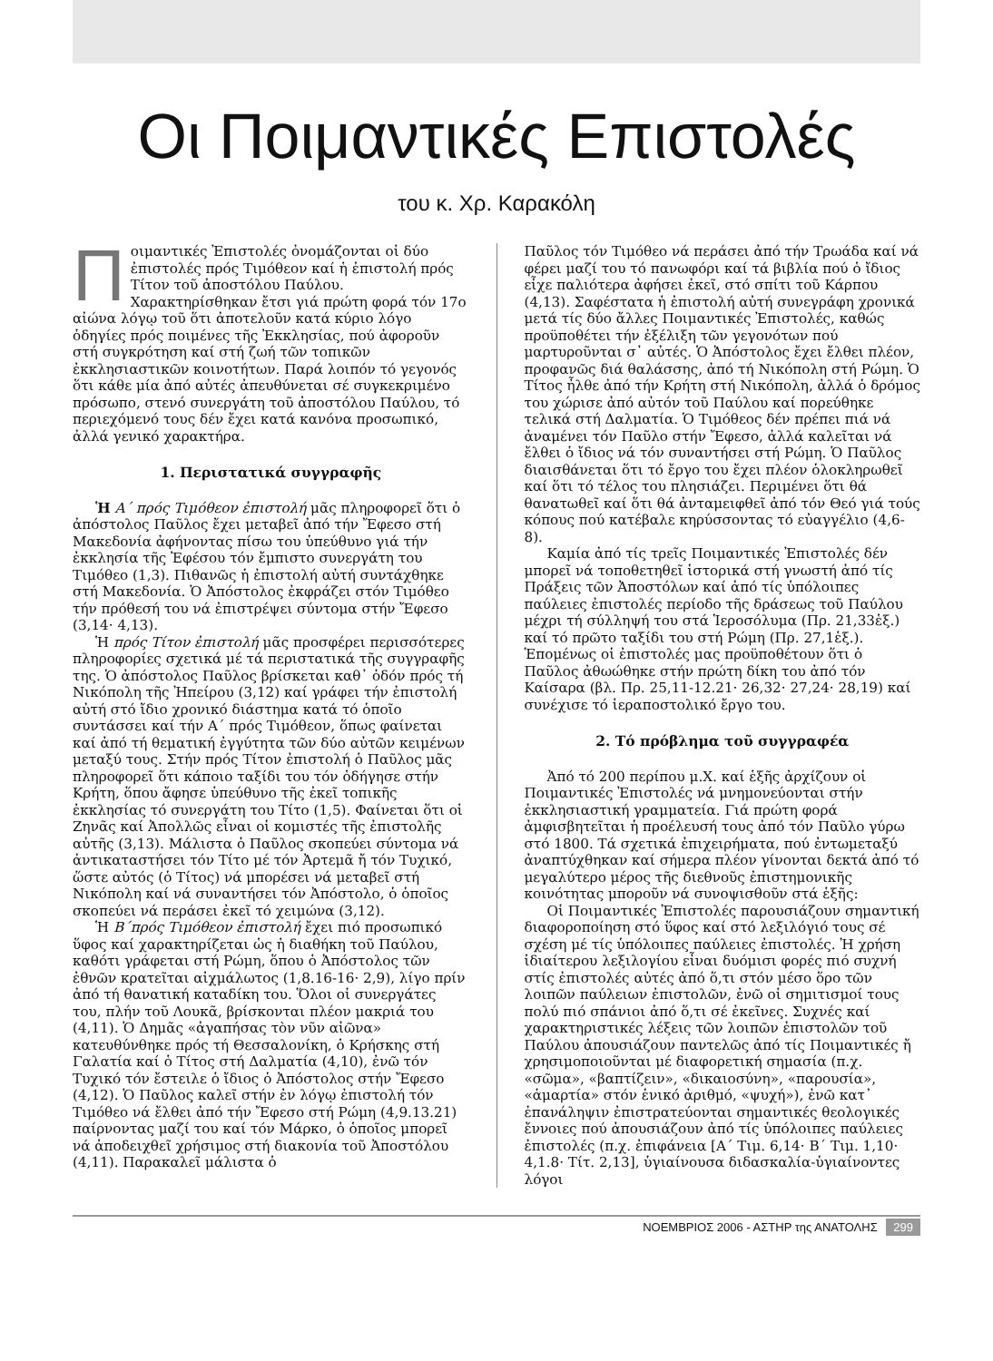Οι Ποιμαντικές Επιστολές
του κ. Χρ. Καρακόλη
Ποιμαντικές Ἐπιστολές ὀνομάζονται οἱ δύο ἐπιστολές πρός Τιμόθεον καί ἡ ἐπιστολή πρός Τίτον τοῦ ἀποστόλου Παύλου. Χαρακτηρίσθηκαν ἔτσι γιά πρώτη φορά τόν 17ο αἰώνα λόγῳ τοῦ ὅτι ἀποτελοῦν κατά κύριο λόγο ὁδηγίες πρός ποιμένες τῆς Ἐκκλησίας, πού ἀφοροῦν στή συγκρότηση καί στή ζωή τῶν τοπικῶν ἐκκλησιαστικῶν κοινοτήτων. Παρά λοιπόν τό γεγονός ὅτι κάθε μία ἀπό αὐτές ἀπευθύνεται σέ συγκεκριμένο πρόσωπο, στενό συνεργάτη τοῦ ἀποστόλου Παύλου, τό περιεχόμενό τους δέν ἔχει κατά κανόνα προσωπικό, ἀλλά γενικό χαρακτήρα.
1. Περιστατικά συγγραφῆς
Ἡ Α΄ πρός Τιμόθεον ἐπιστολή μᾶς πληροφορεῖ ὅτι ὁ ἀπόστολος Παῦλος ἔχει μεταβεῖ ἀπό τήν Ἔφεσο στή Μακεδονία ἀφήνοντας πίσω του ὑπεύθυνο γιά τήν ἐκκλησία τῆς Ἐφέσου τόν ἔμπιστο συνεργάτη του Τιμόθεο (1,3). Πιθανῶς ἡ ἐπιστολή αὐτή συντάχθηκε στή Μακεδονία. Ὁ Ἀπόστολος ἐκφράζει στόν Τιμόθεο τήν πρόθεσή του νά ἐπιστρέψει σύντομα στήν Ἔφεσο (3,14· 4,13).
Ἡ πρός Τίτον ἐπιστολή μᾶς προσφέρει περισσότερες πληροφορίες σχετικά μέ τά περιστατικά τῆς συγγραφῆς της. Ὁ ἀπόστολος Παῦλος βρίσκεται καθ᾽ ὁδόν πρός τή Νικόπολη τῆς Ἠπείρου (3,12) καί γράφει τήν ἐπιστολή αὐτή στό ἴδιο χρονικό διάστημα κατά τό ὁποῖο συντάσσει καί τήν Α΄ πρός Τιμόθεον, ὅπως φαίνεται καί ἀπό τή θεματική ἐγγύτητα τῶν δύο αὐτῶν κειμένων μεταξύ τους. Στήν πρός Τίτον ἐπιστολή ὁ Παῦλος μᾶς πληροφορεῖ ὅτι κάποιο ταξίδι του τόν ὁδήγησε στήν Κρήτη, ὅπου ἄφησε ὑπεύθυνο τῆς ἐκεῖ τοπικῆς ἐκκλησίας τό συνεργάτη του Τίτο (1,5). Φαίνεται ὅτι οἱ Ζηνᾶς καί Ἀπολλῶς εἶναι οἱ κομιστές τῆς ἐπιστολῆς αὐτῆς (3,13). Μάλιστα ὁ Παῦλος σκοπεύει σύντομα νά ἀντικαταστήσει τόν Τίτο μέ τόν Ἀρτεμᾶ ἤ τόν Τυχικό, ὥστε αὐτός (ὁ Τίτος) νά μπορέσει νά μεταβεῖ στή Νικόπολη καί νά συναντήσει τόν Ἀπόστολο, ὁ ὁποῖος σκοπεύει νά περάσει ἐκεῖ τό χειμώνα (3,12).
Ἡ Β΄πρός Τιμόθεον ἐπιστολή ἔχει πιό προσωπικό ὕφος καί χαρακτηρίζεται ὡς ἡ διαθήκη τοῦ Παύλου, καθότι γράφεται στή Ρώμη, ὅπου ὁ Ἀπόστολος τῶν ἐθνῶν κρατεῖται αἰχμάλωτος (1,8.16-16· 2,9), λίγο πρίν ἀπό τή θανατική καταδίκη του. Ὅλοι οἱ συνεργάτες του, πλήν τοῦ Λουκᾶ, βρίσκονται πλέον μακριά του (4,11). Ὁ Δημᾶς «ἀγαπήσας τὸν νῦν αἰῶνα» κατευθύνθηκε πρός τή Θεσσαλονίκη, ὁ Κρήσκης στή Γαλατία καί ὁ Τίτος στή Δαλματία (4,10), ἐνῶ τόν Τυχικό τόν ἔστειλε ὁ ἴδιος ὁ Ἀπόστολος στήν Ἔφεσο (4,12). Ὁ Παῦλος καλεῖ στήν ἐν λόγῳ ἐπιστολή τόν Τιμόθεο νά ἔλθει ἀπό τήν Ἔφεσο στή Ρώμη (4,9.13.21) παίρνοντας μαζί του καί τόν Μάρκο, ὁ ὁποῖος μπορεῖ νά ἀποδειχθεῖ χρήσιμος στή διακονία τοῦ Ἀποστόλου (4,11). Παρακαλεῖ μάλιστα ὁ
Παῦλος τόν Τιμόθεο νά περάσει ἀπό τήν Τρωάδα καί νά φέρει μαζί του τό πανωφόρι καί τά βιβλία πού ὁ ἴδιος εἶχε παλιότερα ἀφήσει ἐκεῖ, στό σπίτι τοῦ Κάρπου (4,13). Σαφέστατα ἡ ἐπιστολή αὐτή συνεγράφη χρονικά μετά τίς δύο ἄλλες Ποιμαντικές Ἐπιστολές, καθώς προϋποθέτει τήν ἐξέλιξη τῶν γεγονότων πού μαρτυροῦνται σ᾽ αὐτές. Ὁ Ἀπόστολος ἔχει ἔλθει πλέον, προφανῶς διά θαλάσσης, ἀπό τή Νικόπολη στή Ρώμη. Ὁ Τίτος ἦλθε ἀπό τήν Κρήτη στή Νικόπολη, ἀλλά ὁ δρόμος του χώρισε ἀπό αὐτόν τοῦ Παύλου καί πορεύθηκε τελικά στή Δαλματία. Ὁ Τιμόθεος δέν πρέπει πιά νά ἀναμένει τόν Παῦλο στήν Ἔφεσο, ἀλλά καλεῖται νά ἔλθει ὁ ἴδιος νά τόν συναντήσει στή Ρώμη. Ὁ Παῦλος διαισθάνεται ὅτι τό ἔργο του ἔχει πλέον ὁλοκληρωθεῖ καί ὅτι τό τέλος του πλησιάζει. Περιμένει ὅτι θά θανατωθεῖ καί ὅτι θά ἀνταμειφθεῖ ἀπό τόν Θεό γιά τούς κόπους πού κατέβαλε κηρύσσοντας τό εὐαγγέλιο (4,6-8).
Καμία ἀπό τίς τρεῖς Ποιμαντικές Ἐπιστολές δέν μπορεῖ νά τοποθετηθεῖ ἱστορικά στή γνωστή ἀπό τίς Πράξεις τῶν Ἀποστόλων καί ἀπό τίς ὑπόλοιπες παύλειες ἐπιστολές περίοδο τῆς δράσεως τοῦ Παύλου μέχρι τή σύλληψή του στά Ἱεροσόλυμα (Πρ. 21,33ἑξ.) καί τό πρῶτο ταξίδι του στή Ρώμη (Πρ. 27,1ἑξ.). Ἑπομένως οἱ ἐπιστολές μας προϋποθέτουν ὅτι ὁ Παῦλος ἀθωώθηκε στήν πρώτη δίκη του ἀπό τόν Καίσαρα (βλ. Πρ. 25,11-12.21· 26,32· 27,24· 28,19) καί συνέχισε τό ἱεραποστολικό ἔργο του.
2. Τό πρόβλημα τοῦ συγγραφέα
Ἀπό τό 200 περίπου μ.Χ. καί ἑξῆς ἀρχίζουν οἱ Ποιμαντικές Ἐπιστολές νά μνημονεύονται στήν ἐκκλησιαστική γραμματεία. Γιά πρώτη φορά ἀμφισβητεῖται ἡ προέλευσή τους ἀπό τόν Παῦλο γύρω στό 1800. Τά σχετικά ἐπιχειρήματα, πού ἐντωμεταξύ ἀναπτύχθηκαν καί σήμερα πλέον γίνονται δεκτά ἀπό τό μεγαλύτερο μέρος τῆς διεθνοῦς ἐπιστημονικῆς κοινότητας μποροῦν νά συνοψισθοῦν στά ἑξῆς:
Οἱ Ποιμαντικές Ἐπιστολές παρουσιάζουν σημαντική διαφοροποίηση στό ὕφος καί στό λεξιλόγιό τους σέ σχέση μέ τίς ὑπόλοιπες παύλειες ἐπιστολές. Ἡ χρήση ἰδιαίτερου λεξιλογίου εἶναι δυόμισι φορές πιό συχνή στίς ἐπιστολές αὐτές ἀπό ὅ,τι στόν μέσο ὅρο τῶν λοιπῶν παύλειων ἐπιστολῶν, ἐνῶ οἱ σημιτισμοί τους πολύ πιό σπάνιοι ἀπό ὅ,τι σέ ἐκεῖνες. Συχνές καί χαρακτηριστικές λέξεις τῶν λοιπῶν ἐπιστολῶν τοῦ Παύλου ἀπουσιάζουν παντελῶς ἀπό τίς Ποιμαντικές ἤ χρησιμοποιοῦνται μέ διαφορετική σημασία (π.χ. «σῶμα», «βαπτίζειν», «δικαιοσύνη», «παρουσία», «ἁμαρτία» στόν ἑνικό ἀριθμό, «ψυχή»), ἐνῶ κατ᾽ ἐπανάληψιν ἐπιστρατεύονται σημαντικές θεολογικές ἔννοιες πού ἀπουσιάζουν ἀπό τίς ὑπόλοιπες παύλειες ἐπιστολές (π.χ. ἐπιφάνεια [Α΄ Τιμ. 6,14· Β΄ Τιμ. 1,10· 4,1.8· Τίτ. 2,13], ὑγιαίνουσα διδασκαλία-ὑγιαίνοντες λόγοι
ΝΟΕΜΒΡΙΟΣ 2006 - ΑΣΤΗΡ της ΑΝΑΤΟΛΗΣ 299